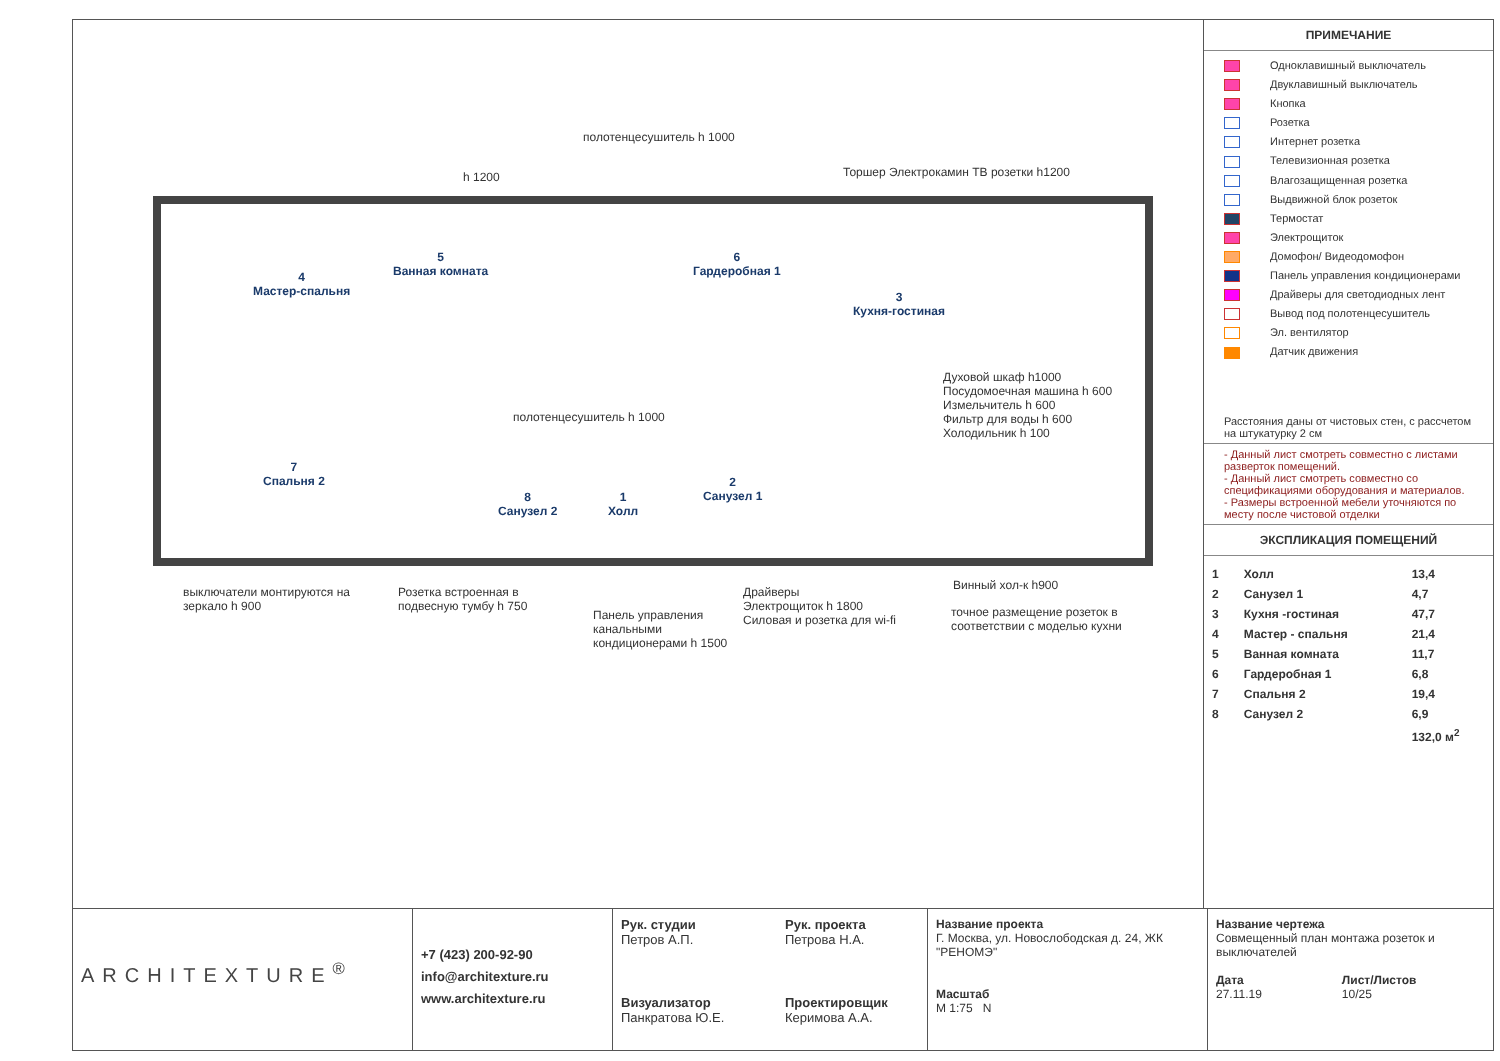4
Мастер-спальня
5
Ванная комната
6
Гардеробная 1
3
Кухня-гостиная
7
Спальня 2
8
Санузел 2
1
Холл
2
Санузел 1
полотенцесушитель h 1000
h 1200
Торшер Электрокамин ТВ розетки h1200
Духовой шкаф h1000
Посудомоечная машина h 600
Измельчитель h 600
Фильтр для воды h 600
Холодильник h 100
полотенцесушитель h 1000
выключатели монтируются на
зеркало h 900
Розетка встроенная в
подвесную тумбу h 750
Панель управления
канальными
кондиционерами h 1500
Драйверы
Электрощиток h 1800
Силовая и розетка для wi-fi
Винный хол-к h900
точное размещение розеток в
соответствии с моделью кухни
ПРИМЕЧАНИЕ
Одноклавишный выключатель
Двуклавишный выключатель
Кнопка
Розетка
Интернет розетка
Телевизионная розетка
Влагозащищенная розетка
Выдвижной блок розеток
Термостат
Электрощиток
Домофон/ Видеодомофон
Панель управления кондиционерами
Драйверы для светодиодных лент
Вывод под полотенцесушитель
Эл. вентилятор
Датчик движения
Расстояния даны от чистовых стен, с рассчетом на штукатурку 2 см
- Данный лист смотреть совместно с листами разверток помещений.
- Данный лист смотреть совместно со спецификациями оборудования и материалов.
- Размеры встроенной мебели уточняются по месту после чистовой отделки
ЭКСПЛИКАЦИЯ ПОМЕЩЕНИЙ
| 1 | Холл | 13,4 |
| 2 | Санузел 1 | 4,7 |
| 3 | Кухня -гостиная | 47,7 |
| 4 | Мастер - спальня | 21,4 |
| 5 | Ванная комната | 11,7 |
| 6 | Гардеробная 1 | 6,8 |
| 7 | Спальня 2 | 19,4 |
| 8 | Санузел 2 | 6,9 |
| | | 132,0 м<sup>2</sup> |
ARCHITEXTURE<sup>®</sup>
+7 (423) 200-92-90
info@architexture.ru
www.architexture.ru
Рук. студии
Петров А.П.
Рук. проекта
Петрова Н.А.
Визуализатор
Панкратова Ю.Е.
Проектировщик
Керимова А.А.
Название проекта
Г. Москва, ул. Новослободская д. 24, ЖК "РЕНОМЭ"
Масштаб
М 1:75 N
Название чертежа
Совмещенный план монтажа розеток и выключателей
Дата
27.11.19
Лист/Листов
10/25